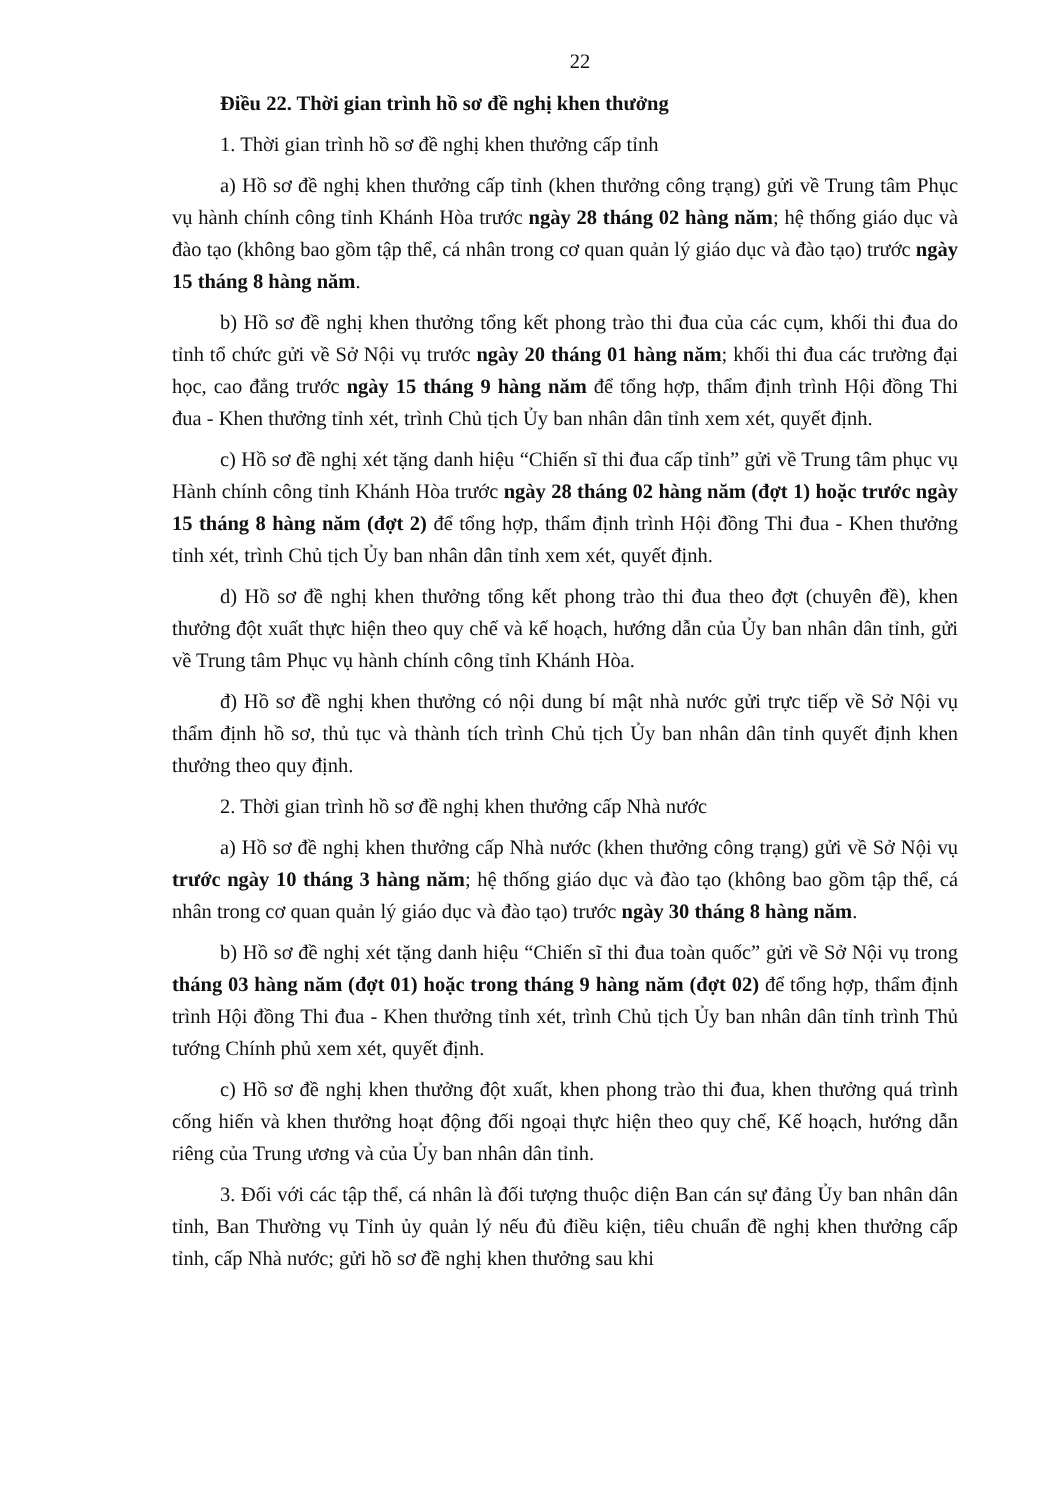22
Điều 22. Thời gian trình hồ sơ đề nghị khen thưởng
1. Thời gian trình hồ sơ đề nghị khen thưởng cấp tỉnh
a) Hồ sơ đề nghị khen thưởng cấp tỉnh (khen thưởng công trạng) gửi về Trung tâm Phục vụ hành chính công tỉnh Khánh Hòa trước ngày 28 tháng 02 hàng năm; hệ thống giáo dục và đào tạo (không bao gồm tập thể, cá nhân trong cơ quan quản lý giáo dục và đào tạo) trước ngày 15 tháng 8 hàng năm.
b) Hồ sơ đề nghị khen thưởng tổng kết phong trào thi đua của các cụm, khối thi đua do tỉnh tổ chức gửi về Sở Nội vụ trước ngày 20 tháng 01 hàng năm; khối thi đua các trường đại học, cao đẳng trước ngày 15 tháng 9 hàng năm để tổng hợp, thẩm định trình Hội đồng Thi đua - Khen thưởng tỉnh xét, trình Chủ tịch Ủy ban nhân dân tỉnh xem xét, quyết định.
c) Hồ sơ đề nghị xét tặng danh hiệu “Chiến sĩ thi đua cấp tỉnh” gửi về Trung tâm phục vụ Hành chính công tỉnh Khánh Hòa trước ngày 28 tháng 02 hàng năm (đợt 1) hoặc trước ngày 15 tháng 8 hàng năm (đợt 2) để tổng hợp, thẩm định trình Hội đồng Thi đua - Khen thưởng tỉnh xét, trình Chủ tịch Ủy ban nhân dân tỉnh xem xét, quyết định.
d) Hồ sơ đề nghị khen thưởng tổng kết phong trào thi đua theo đợt (chuyên đề), khen thưởng đột xuất thực hiện theo quy chế và kế hoạch, hướng dẫn của Ủy ban nhân dân tỉnh, gửi về Trung tâm Phục vụ hành chính công tỉnh Khánh Hòa.
đ) Hồ sơ đề nghị khen thưởng có nội dung bí mật nhà nước gửi trực tiếp về Sở Nội vụ thẩm định hồ sơ, thủ tục và thành tích trình Chủ tịch Ủy ban nhân dân tỉnh quyết định khen thưởng theo quy định.
2. Thời gian trình hồ sơ đề nghị khen thưởng cấp Nhà nước
a) Hồ sơ đề nghị khen thưởng cấp Nhà nước (khen thưởng công trạng) gửi về Sở Nội vụ trước ngày 10 tháng 3 hàng năm; hệ thống giáo dục và đào tạo (không bao gồm tập thể, cá nhân trong cơ quan quản lý giáo dục và đào tạo) trước ngày 30 tháng 8 hàng năm.
b) Hồ sơ đề nghị xét tặng danh hiệu “Chiến sĩ thi đua toàn quốc” gửi về Sở Nội vụ trong tháng 03 hàng năm (đợt 01) hoặc trong tháng 9 hàng năm (đợt 02) để tổng hợp, thẩm định trình Hội đồng Thi đua - Khen thưởng tỉnh xét, trình Chủ tịch Ủy ban nhân dân tỉnh trình Thủ tướng Chính phủ xem xét, quyết định.
c) Hồ sơ đề nghị khen thưởng đột xuất, khen phong trào thi đua, khen thưởng quá trình cống hiến và khen thưởng hoạt động đối ngoại thực hiện theo quy chế, Kế hoạch, hướng dẫn riêng của Trung ương và của Ủy ban nhân dân tỉnh.
3. Đối với các tập thể, cá nhân là đối tượng thuộc diện Ban cán sự đảng Ủy ban nhân dân tỉnh, Ban Thường vụ Tỉnh ủy quản lý nếu đủ điều kiện, tiêu chuẩn đề nghị khen thưởng cấp tỉnh, cấp Nhà nước; gửi hồ sơ đề nghị khen thưởng sau khi